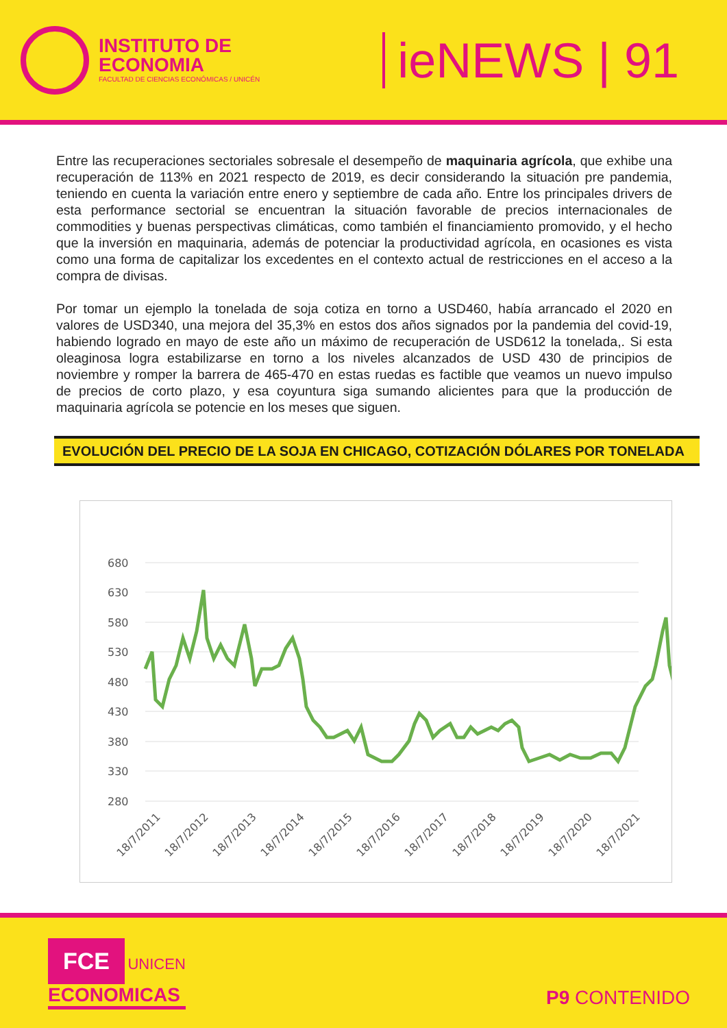INSTITUTO DE
ECONOMIA
FACULTAD DE CIENCIAS ECONÓMICAS / UNICÉN
ieNEWS | 91
Entre las recuperaciones sectoriales sobresale el desempeño de maquinaria agrícola, que exhibe una recuperación de 113% en 2021 respecto de 2019, es decir considerando la situación pre pandemia, teniendo en cuenta la variación entre enero y septiembre de cada año. Entre los principales drivers de esta performance sectorial se encuentran la situación favorable de precios internacionales de commodities y buenas perspectivas climáticas, como también el financiamiento promovido, y el hecho que la inversión en maquinaria, además de potenciar la productividad agrícola, en ocasiones es vista como una forma de capitalizar los excedentes en el contexto actual de restricciones en el acceso a la compra de divisas.
Por tomar un ejemplo la tonelada de soja cotiza en torno a USD460, había arrancado el 2020 en valores de USD340, una mejora del 35,3% en estos dos años signados por la pandemia del covid-19, habiendo logrado en mayo de este año un máximo de recuperación de USD612 la tonelada,. Si esta oleaginosa logra estabilizarse en torno a los niveles alcanzados de USD 430 de principios de noviembre y romper la barrera de 465-470 en estas ruedas es factible que veamos un nuevo impulso de precios de corto plazo, y esa coyuntura siga sumando alicientes para que la producción de maquinaria agrícola se potencie en los meses que siguen.
EVOLUCIÓN DEL PRECIO DE LA SOJA EN CHICAGO, COTIZACIÓN DÓLARES POR TONELADA
680
630
580
530
480
430
380
330
280
18/7/2011
18/7/2012
18/7/2013
18/7/2014
18/7/2015
18/7/2016
18/7/2017
18/7/2018
18/7/2019
18/7/2020
18/7/2021
FCE UNICEN
ECONOMICAS
P9 CONTENIDO